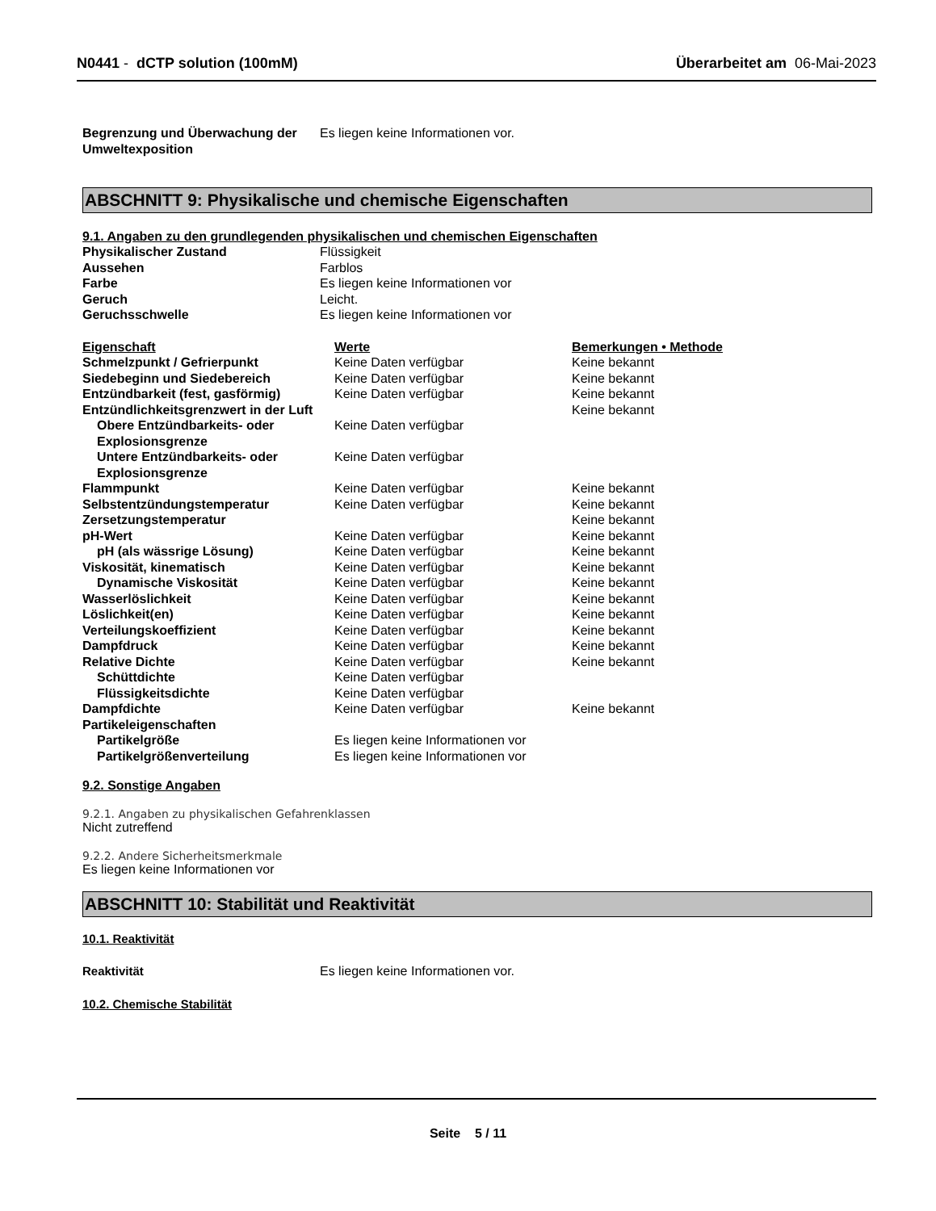N0441 - dCTP solution (100mM) Überarbeitet am 06-Mai-2023
| Begrenzung und Überwachung der Umweltexposition | Es liegen keine Informationen vor. |
ABSCHNITT 9: Physikalische und chemische Eigenschaften
9.1. Angaben zu den grundlegenden physikalischen und chemischen Eigenschaften
| Physikalischer Zustand | Flüssigkeit |
| Aussehen | Farblos |
| Farbe | Es liegen keine Informationen vor |
| Geruch | Leicht. |
| Geruchsschwelle | Es liegen keine Informationen vor |
| Eigenschaft | Werte | Bemerkungen • Methode |
| Schmelzpunkt / Gefrierpunkt | Keine Daten verfügbar | Keine bekannt |
| Siedebeginn und Siedebereich | Keine Daten verfügbar | Keine bekannt |
| Entzündbarkeit (fest, gasförmig) | Keine Daten verfügbar | Keine bekannt |
| Entzündlichkeitsgrenzwert in der Luft | | Keine bekannt |
| Obere Entzündbarkeits- oder Explosionsgrenze | Keine Daten verfügbar | |
| Untere Entzündbarkeits- oder Explosionsgrenze | Keine Daten verfügbar | |
| Flammpunkt | Keine Daten verfügbar | Keine bekannt |
| Selbstentzündungstemperatur | Keine Daten verfügbar | Keine bekannt |
| Zersetzungstemperatur | | Keine bekannt |
| pH-Wert | Keine Daten verfügbar | Keine bekannt |
| pH (als wässrige Lösung) | Keine Daten verfügbar | Keine bekannt |
| Viskosität, kinematisch | Keine Daten verfügbar | Keine bekannt |
| Dynamische Viskosität | Keine Daten verfügbar | Keine bekannt |
| Wasserlöslichkeit | Keine Daten verfügbar | Keine bekannt |
| Löslichkeit(en) | Keine Daten verfügbar | Keine bekannt |
| Verteilungskoeffizient | Keine Daten verfügbar | Keine bekannt |
| Dampfdruck | Keine Daten verfügbar | Keine bekannt |
| Relative Dichte | Keine Daten verfügbar | Keine bekannt |
| Schüttdichte | Keine Daten verfügbar | |
| Flüssigkeitsdichte | Keine Daten verfügbar | |
| Dampfdichte | Keine Daten verfügbar | Keine bekannt |
| Partikeleigenschaften | | |
| Partikelgröße | Es liegen keine Informationen vor | |
| Partikelgrößenverteilung | Es liegen keine Informationen vor | |
9.2. Sonstige Angaben
9.2.1. Angaben zu physikalischen Gefahrenklassen
Nicht zutreffend
9.2.2. Andere Sicherheitsmerkmale
Es liegen keine Informationen vor
ABSCHNITT 10: Stabilität und Reaktivität
10.1. Reaktivität
| Reaktivität | Es liegen keine Informationen vor. |
10.2. Chemische Stabilität
Seite 5 / 11